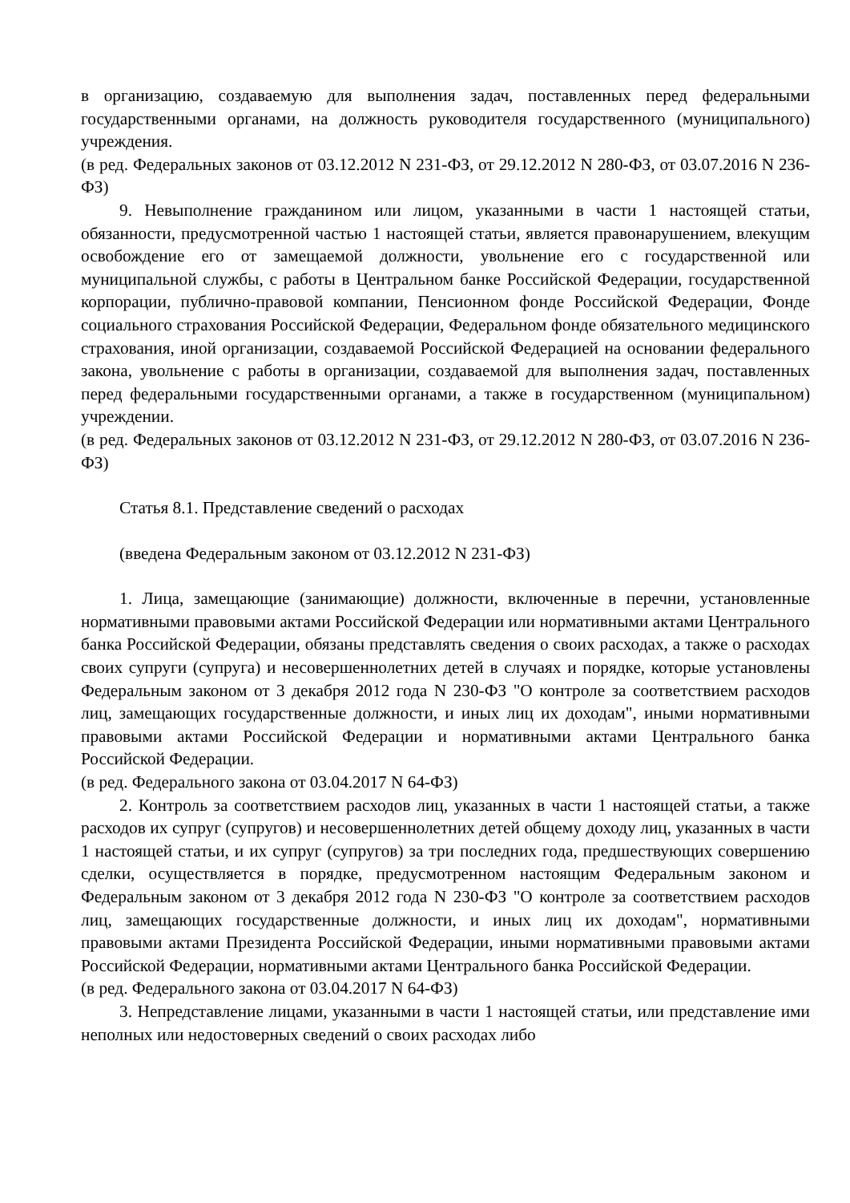в организацию, создаваемую для выполнения задач, поставленных перед федеральными государственными органами, на должность руководителя государственного (муниципального) учреждения.
(в ред. Федеральных законов от 03.12.2012 N 231-ФЗ, от 29.12.2012 N 280-ФЗ, от 03.07.2016 N 236-ФЗ)
9. Невыполнение гражданином или лицом, указанными в части 1 настоящей статьи, обязанности, предусмотренной частью 1 настоящей статьи, является правонарушением, влекущим освобождение его от замещаемой должности, увольнение его с государственной или муниципальной службы, с работы в Центральном банке Российской Федерации, государственной корпорации, публично-правовой компании, Пенсионном фонде Российской Федерации, Фонде социального страхования Российской Федерации, Федеральном фонде обязательного медицинского страхования, иной организации, создаваемой Российской Федерацией на основании федерального закона, увольнение с работы в организации, создаваемой для выполнения задач, поставленных перед федеральными государственными органами, а также в государственном (муниципальном) учреждении.
(в ред. Федеральных законов от 03.12.2012 N 231-ФЗ, от 29.12.2012 N 280-ФЗ, от 03.07.2016 N 236-ФЗ)
Статья 8.1. Представление сведений о расходах
(введена Федеральным законом от 03.12.2012 N 231-ФЗ)
1. Лица, замещающие (занимающие) должности, включенные в перечни, установленные нормативными правовыми актами Российской Федерации или нормативными актами Центрального банка Российской Федерации, обязаны представлять сведения о своих расходах, а также о расходах своих супруги (супруга) и несовершеннолетних детей в случаях и порядке, которые установлены Федеральным законом от 3 декабря 2012 года N 230-ФЗ "О контроле за соответствием расходов лиц, замещающих государственные должности, и иных лиц их доходам", иными нормативными правовыми актами Российской Федерации и нормативными актами Центрального банка Российской Федерации.
(в ред. Федерального закона от 03.04.2017 N 64-ФЗ)
2. Контроль за соответствием расходов лиц, указанных в части 1 настоящей статьи, а также расходов их супруг (супругов) и несовершеннолетних детей общему доходу лиц, указанных в части 1 настоящей статьи, и их супруг (супругов) за три последних года, предшествующих совершению сделки, осуществляется в порядке, предусмотренном настоящим Федеральным законом и Федеральным законом от 3 декабря 2012 года N 230-ФЗ "О контроле за соответствием расходов лиц, замещающих государственные должности, и иных лиц их доходам", нормативными правовыми актами Президента Российской Федерации, иными нормативными правовыми актами Российской Федерации, нормативными актами Центрального банка Российской Федерации.
(в ред. Федерального закона от 03.04.2017 N 64-ФЗ)
3. Непредставление лицами, указанными в части 1 настоящей статьи, или представление ими неполных или недостоверных сведений о своих расходах либо